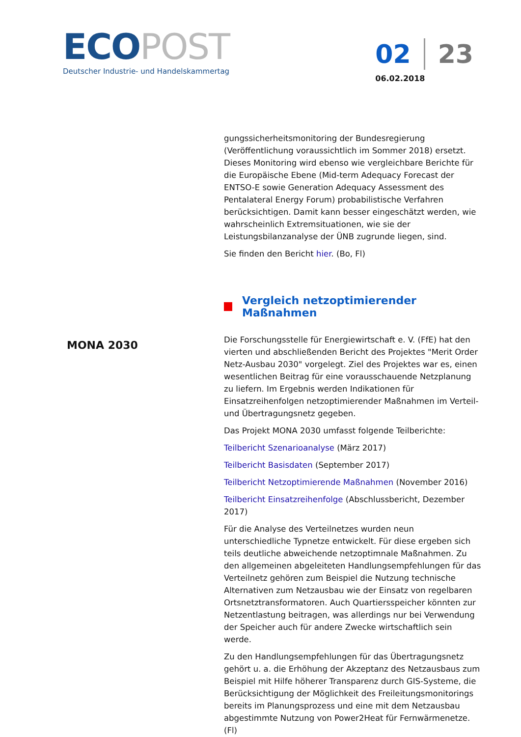ECO POST
Deutscher Industrie- und Handelskammertag
02 23
06.02.2018
MONA 2030
gungssicherheitsmonitoring der Bundesregierung (Veröffentlichung voraussichtlich im Sommer 2018) ersetzt. Dieses Monitoring wird ebenso wie vergleichbare Berichte für die Europäische Ebene (Mid-term Adequacy Forecast der ENTSO-E sowie Generation Adequacy Assessment des Pentalateral Energy Forum) probabilistische Verfahren berücksichtigen. Damit kann besser eingeschätzt werden, wie wahrscheinlich Extremsituationen, wie sie der Leistungsbilanzanalyse der ÜNB zugrunde liegen, sind.
Sie finden den Bericht hier. (Bo, Fl)
Vergleich netzoptimierender Maßnahmen
Die Forschungsstelle für Energiewirtschaft e. V. (FfE) hat den vierten und abschließenden Bericht des Projektes "Merit Order Netz-Ausbau 2030" vorgelegt. Ziel des Projektes war es, einen wesentlichen Beitrag für eine vorausschauende Netzplanung zu liefern. Im Ergebnis werden Indikationen für Einsatzreihenfolgen netzoptimierender Maßnahmen im Verteil- und Übertragungsnetz gegeben.
Das Projekt MONA 2030 umfasst folgende Teilberichte:
Teilbericht Szenarioanalyse (März 2017)
Teilbericht Basisdaten (September 2017)
Teilbericht Netzoptimierende Maßnahmen (November 2016)
Teilbericht Einsatzreihenfolge (Abschlussbericht, Dezember 2017)
Für die Analyse des Verteilnetzes wurden neun unterschiedliche Typnetze entwickelt. Für diese ergeben sich teils deutliche abweichende netzoptimnale Maßnahmen. Zu den allgemeinen abgeleiteten Handlungsempfehlungen für das Verteilnetz gehören zum Beispiel die Nutzung technische Alternativen zum Netzausbau wie der Einsatz von regelbaren Ortsnetztransformatoren. Auch Quartiersspeicher könnten zur Netzentlastung beitragen, was allerdings nur bei Verwendung der Speicher auch für andere Zwecke wirtschaftlich sein werde.
Zu den Handlungsempfehlungen für das Übertragungsnetz gehört u. a. die Erhöhung der Akzeptanz des Netzausbaus zum Beispiel mit Hilfe höherer Transparenz durch GIS-Systeme, die Berücksichtigung der Möglichkeit des Freileitungsmonitorings bereits im Planungsprozess und eine mit dem Netzausbau abgestimmte Nutzung von Power2Heat für Fernwärmenetze. (Fl)